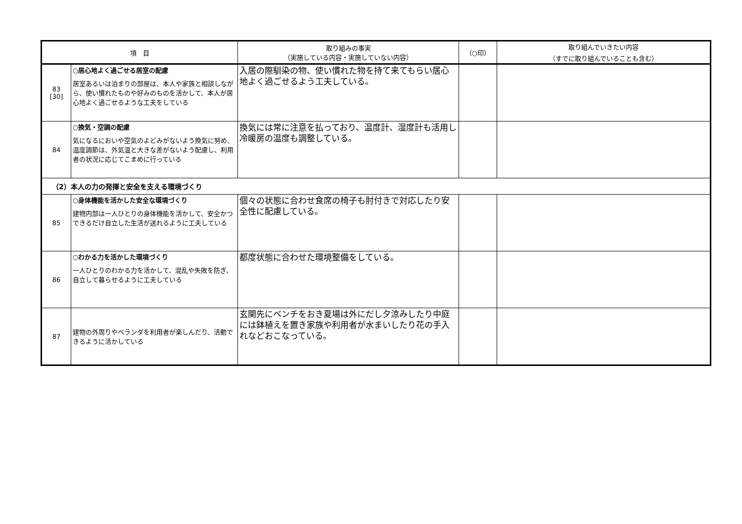| 項 目 | | 取り組みの事実 （実施している内容・実施していない内容） | （○印） | 取り組んでいきたい内容 （すでに取り組んでいることも含む） |
| --- | --- | --- | --- | --- |
| 83 [30] | ○居心地よく過ごせる居室の配慮 居室あるいは泊まりの部屋は、本人や家族と相談しながら、使い慣れたものや好みのものを活かして、本人が居心地よく過ごせるような工夫をしている | 入居の際馴染の物、使い慣れた物を持て来てもらい居心地よく過ごせるよう工夫している。 | | |
| 84 | ○換気・空調の配慮 気になるにおいや空気のよどみがないよう換気に努め、温度調節は、外気温と大きな差がないよう配慮し、利用者の状況に応じてこまめに行っている | 換気には常に注意を払っており、温度計、湿度計も活用し冷暖房の温度も調整している。 | | |
| （2）本人の力の発揮と安全を支える環境づくり | | | | |
| 85 | ○身体機能を活かした安全な環境づくり 建物内部は一人ひとりの身体機能を活かして、安全かつできるだけ自立した生活が送れるように工夫している | 個々の状態に合わせ食席の椅子も肘付きで対応したり安全性に配慮している。 | | |
| 86 | ○わかる力を活かした環境づくり 一人ひとりのわかる力を活かして、混乱や失敗を防ぎ、自立して暮らせるように工夫している | 都度状態に合わせた環境整備をしている。 | | |
| 87 | 建物の外周りやベランダを利用者が楽しんだり、活動できるように活かしている | 玄関先にベンチをおき夏場は外にだし夕涼みしたり中庭には鉢植えを置き家族や利用者が水まいしたり花の手入れなどおこなっている。 | | |